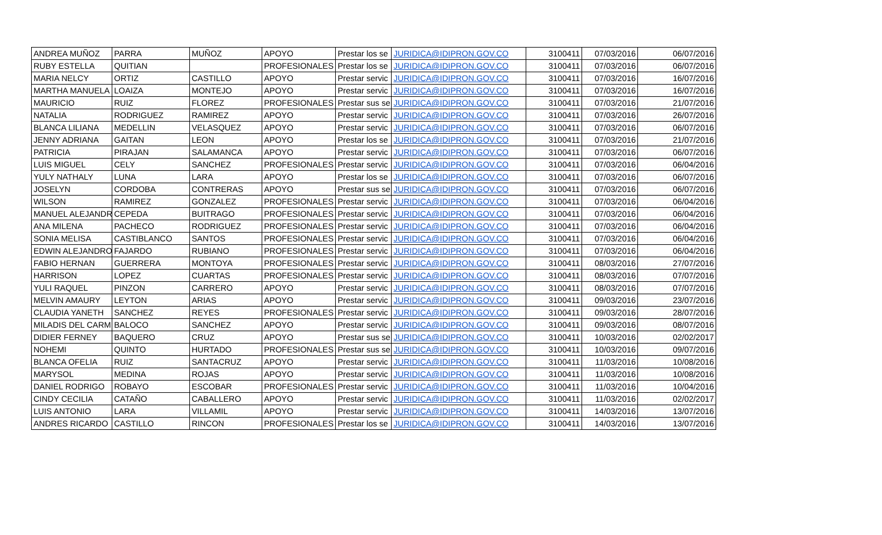| ANDREA MUÑOZ | PARRA | MUÑOZ | APOYO | Prestar los se | JURIDICA@IDIPRON.GOV.CO | 3100411 | 07/03/2016 | 06/07/2016 |
| RUBY ESTELLA | QUITIAN | | PROFESIONALES | Prestar los se | JURIDICA@IDIPRON.GOV.CO | 3100411 | 07/03/2016 | 06/07/2016 |
| MARIA NELCY | ORTIZ | CASTILLO | APOYO | Prestar servic | JURIDICA@IDIPRON.GOV.CO | 3100411 | 07/03/2016 | 16/07/2016 |
| MARTHA MANUELA | LOAIZA | MONTEJO | APOYO | Prestar servic | JURIDICA@IDIPRON.GOV.CO | 3100411 | 07/03/2016 | 16/07/2016 |
| MAURICIO | RUIZ | FLOREZ | PROFESIONALES | Prestar sus se | JURIDICA@IDIPRON.GOV.CO | 3100411 | 07/03/2016 | 21/07/2016 |
| NATALIA | RODRIGUEZ | RAMIREZ | APOYO | Prestar servic | JURIDICA@IDIPRON.GOV.CO | 3100411 | 07/03/2016 | 26/07/2016 |
| BLANCA LILIANA | MEDELLIN | VELASQUEZ | APOYO | Prestar servic | JURIDICA@IDIPRON.GOV.CO | 3100411 | 07/03/2016 | 06/07/2016 |
| JENNY ADRIANA | GAITAN | LEON | APOYO | Prestar los se | JURIDICA@IDIPRON.GOV.CO | 3100411 | 07/03/2016 | 21/07/2016 |
| PATRICIA | PIRAJAN | SALAMANCA | APOYO | Prestar servic | JURIDICA@IDIPRON.GOV.CO | 3100411 | 07/03/2016 | 06/07/2016 |
| LUIS MIGUEL | CELY | SANCHEZ | PROFESIONALES | Prestar servic | JURIDICA@IDIPRON.GOV.CO | 3100411 | 07/03/2016 | 06/04/2016 |
| YULY NATHALY | LUNA | LARA | APOYO | Prestar los se | JURIDICA@IDIPRON.GOV.CO | 3100411 | 07/03/2016 | 06/07/2016 |
| JOSELYN | CORDOBA | CONTRERAS | APOYO | Prestar sus se | JURIDICA@IDIPRON.GOV.CO | 3100411 | 07/03/2016 | 06/07/2016 |
| WILSON | RAMIREZ | GONZALEZ | PROFESIONALES | Prestar servic | JURIDICA@IDIPRON.GOV.CO | 3100411 | 07/03/2016 | 06/04/2016 |
| MANUEL ALEJANDR | CEPEDA | BUITRAGO | PROFESIONALES | Prestar servic | JURIDICA@IDIPRON.GOV.CO | 3100411 | 07/03/2016 | 06/04/2016 |
| ANA MILENA | PACHECO | RODRIGUEZ | PROFESIONALES | Prestar servic | JURIDICA@IDIPRON.GOV.CO | 3100411 | 07/03/2016 | 06/04/2016 |
| SONIA MELISA | CASTIBLANCO | SANTOS | PROFESIONALES | Prestar servic | JURIDICA@IDIPRON.GOV.CO | 3100411 | 07/03/2016 | 06/04/2016 |
| EDWIN ALEJANDRO | FAJARDO | RUBIANO | PROFESIONALES | Prestar servic | JURIDICA@IDIPRON.GOV.CO | 3100411 | 07/03/2016 | 06/04/2016 |
| FABIO HERNAN | GUERRERA | MONTOYA | PROFESIONALES | Prestar servic | JURIDICA@IDIPRON.GOV.CO | 3100411 | 08/03/2016 | 27/07/2016 |
| HARRISON | LOPEZ | CUARTAS | PROFESIONALES | Prestar servic | JURIDICA@IDIPRON.GOV.CO | 3100411 | 08/03/2016 | 07/07/2016 |
| YULI RAQUEL | PINZON | CARRERO | APOYO | Prestar servic | JURIDICA@IDIPRON.GOV.CO | 3100411 | 08/03/2016 | 07/07/2016 |
| MELVIN AMAURY | LEYTON | ARIAS | APOYO | Prestar servic | JURIDICA@IDIPRON.GOV.CO | 3100411 | 09/03/2016 | 23/07/2016 |
| CLAUDIA YANETH | SANCHEZ | REYES | PROFESIONALES | Prestar servic | JURIDICA@IDIPRON.GOV.CO | 3100411 | 09/03/2016 | 28/07/2016 |
| MILADIS DEL CARMI | BALOCO | SANCHEZ | APOYO | Prestar servic | JURIDICA@IDIPRON.GOV.CO | 3100411 | 09/03/2016 | 08/07/2016 |
| DIDIER FERNEY | BAQUERO | CRUZ | APOYO | Prestar sus se | JURIDICA@IDIPRON.GOV.CO | 3100411 | 10/03/2016 | 02/02/2017 |
| NOHEMI | QUINTO | HURTADO | PROFESIONALES | Prestar sus se | JURIDICA@IDIPRON.GOV.CO | 3100411 | 10/03/2016 | 09/07/2016 |
| BLANCA OFELIA | RUIZ | SANTACRUZ | APOYO | Prestar servic | JURIDICA@IDIPRON.GOV.CO | 3100411 | 11/03/2016 | 10/08/2016 |
| MARYSOL | MEDINA | ROJAS | APOYO | Prestar servic | JURIDICA@IDIPRON.GOV.CO | 3100411 | 11/03/2016 | 10/08/2016 |
| DANIEL RODRIGO | ROBAYO | ESCOBAR | PROFESIONALES | Prestar servic | JURIDICA@IDIPRON.GOV.CO | 3100411 | 11/03/2016 | 10/04/2016 |
| CINDY CECILIA | CATAÑO | CABALLERO | APOYO | Prestar servic | JURIDICA@IDIPRON.GOV.CO | 3100411 | 11/03/2016 | 02/02/2017 |
| LUIS ANTONIO | LARA | VILLAMIL | APOYO | Prestar servic | JURIDICA@IDIPRON.GOV.CO | 3100411 | 14/03/2016 | 13/07/2016 |
| ANDRES RICARDO | CASTILLO | RINCON | PROFESIONALES | Prestar los se | JURIDICA@IDIPRON.GOV.CO | 3100411 | 14/03/2016 | 13/07/2016 |